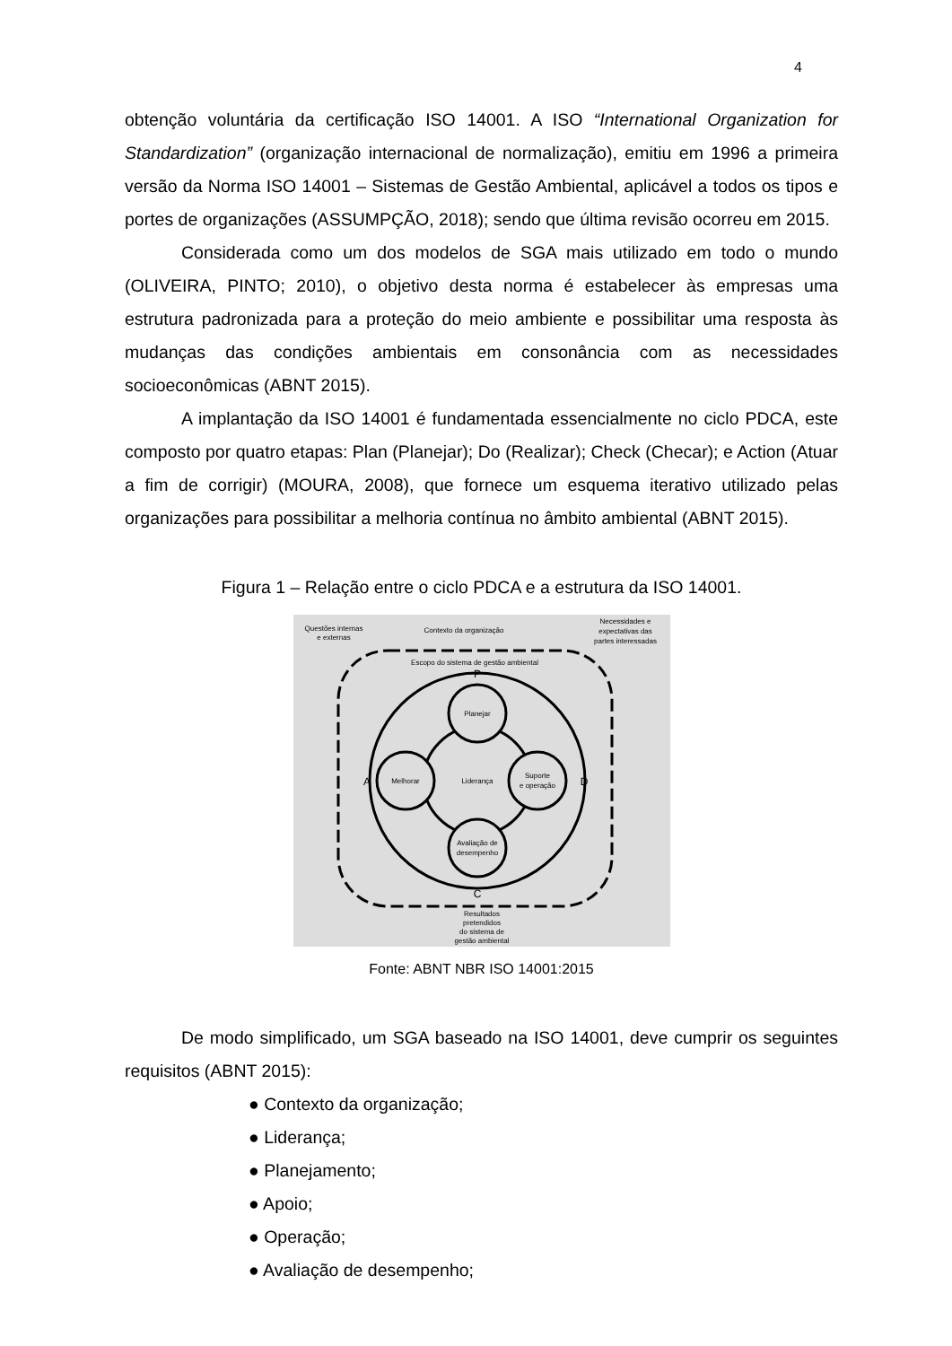4
obtenção voluntária da certificação ISO 14001. A ISO “International Organization for Standardization” (organização internacional de normalização), emitiu em 1996 a primeira versão da Norma ISO 14001 – Sistemas de Gestão Ambiental, aplicável a todos os tipos e portes de organizações (ASSUMPÇÃO, 2018); sendo que última revisão ocorreu em 2015.
Considerada como um dos modelos de SGA mais utilizado em todo o mundo (OLIVEIRA, PINTO; 2010), o objetivo desta norma é estabelecer às empresas uma estrutura padronizada para a proteção do meio ambiente e possibilitar uma resposta às mudanças das condições ambientais em consonância com as necessidades socioeconômicas (ABNT 2015).
A implantação da ISO 14001 é fundamentada essencialmente no ciclo PDCA, este composto por quatro etapas: Plan (Planejar); Do (Realizar); Check (Checar); e Action (Atuar a fim de corrigir) (MOURA, 2008), que fornece um esquema iterativo utilizado pelas organizações para possibilitar a melhoria contínua no âmbito ambiental (ABNT 2015).
Figura 1 – Relação entre o ciclo PDCA e a estrutura da ISO 14001.
Questões internas
e externas
Contexto da organização
Necessidades e
expectativas das
partes interessadas
Escopo do sistema de gestão ambiental
P
D
C
A
Planejar
Suporte
e operação
Avaliação de
desempenho
Melhorar
Liderança
Resultados
pretendidos
do sistema de
gestão ambiental
Fonte: ABNT NBR ISO 14001:2015
De modo simplificado, um SGA baseado na ISO 14001, deve cumprir os seguintes requisitos (ABNT 2015):
● Contexto da organização;
● Liderança;
● Planejamento;
● Apoio;
● Operação;
● Avaliação de desempenho;